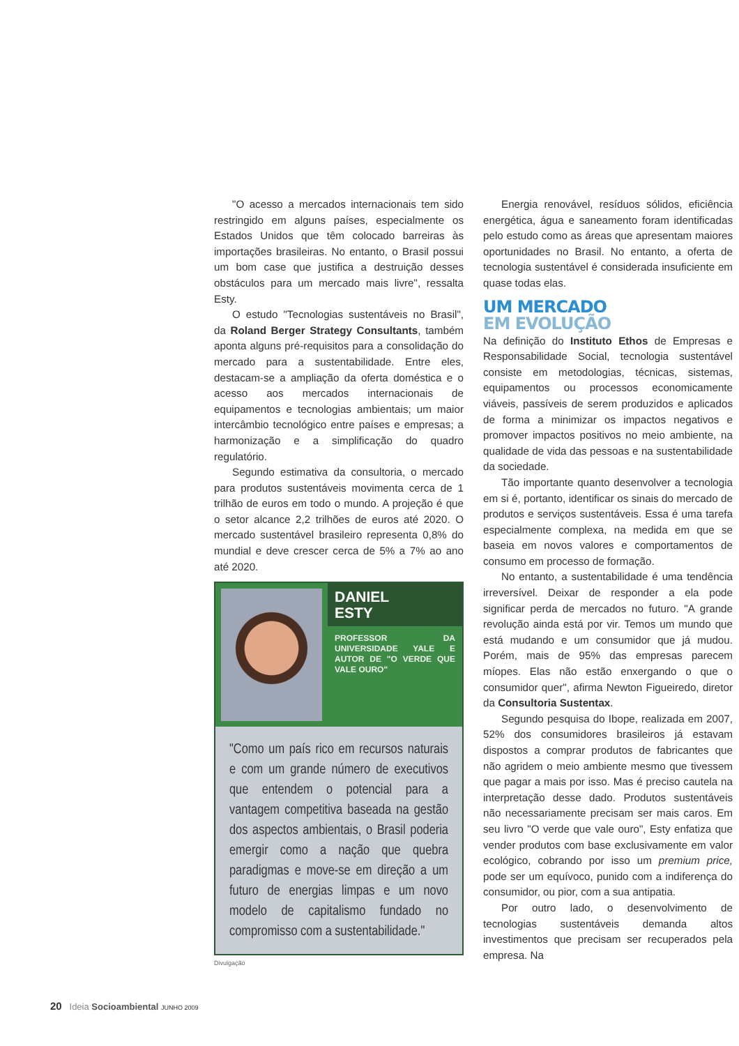"O acesso a mercados internacionais tem sido restringido em alguns países, especialmente os Estados Unidos que têm colocado barreiras às importações brasileiras. No entanto, o Brasil possui um bom case que justifica a destruição desses obstáculos para um mercado mais livre", ressalta Esty.
O estudo "Tecnologias sustentáveis no Brasil", da Roland Berger Strategy Consultants, também aponta alguns pré-requisitos para a consolidação do mercado para a sustentabilidade. Entre eles, destacam-se a ampliação da oferta doméstica e o acesso aos mercados internacionais de equipamentos e tecnologias ambientais; um maior intercâmbio tecnológico entre países e empresas; a harmonização e a simplificação do quadro regulatório.
Segundo estimativa da consultoria, o mercado para produtos sustentáveis movimenta cerca de 1 trilhão de euros em todo o mundo. A projeção é que o setor alcance 2,2 trilhões de euros até 2020. O mercado sustentável brasileiro representa 0,8% do mundial e deve crescer cerca de 5% a 7% ao ano até 2020.
DANIEL
ESTY
PROFESSOR DA UNIVERSIDADE YALE E AUTOR DE "O VERDE QUE VALE OURO"
"Como um país rico em recursos naturais e com um grande número de executivos que entendem o potencial para a vantagem competitiva baseada na gestão dos aspectos ambientais, o Brasil poderia emergir como a nação que quebra paradigmas e move-se em direção a um futuro de energias limpas e um novo modelo de capitalismo fundado no compromisso com a sustentabilidade."
Divulgação
Energia renovável, resíduos sólidos, eficiência energética, água e saneamento foram identificadas pelo estudo como as áreas que apresentam maiores oportunidades no Brasil. No entanto, a oferta de tecnologia sustentável é considerada insuficiente em quase todas elas.
UM MERCADO
EM EVOLUÇÃO
Na definição do Instituto Ethos de Empresas e Responsabilidade Social, tecnologia sustentável consiste em metodologias, técnicas, sistemas, equipamentos ou processos economicamente viáveis, passíveis de serem produzidos e aplicados de forma a minimizar os impactos negativos e promover impactos positivos no meio ambiente, na qualidade de vida das pessoas e na sustentabilidade da sociedade.
Tão importante quanto desenvolver a tecnologia em si é, portanto, identificar os sinais do mercado de produtos e serviços sustentáveis. Essa é uma tarefa especialmente complexa, na medida em que se baseia em novos valores e comportamentos de consumo em processo de formação.
No entanto, a sustentabilidade é uma tendência irreversível. Deixar de responder a ela pode significar perda de mercados no futuro. "A grande revolução ainda está por vir. Temos um mundo que está mudando e um consumidor que já mudou. Porém, mais de 95% das empresas parecem míopes. Elas não estão enxergando o que o consumidor quer", afirma Newton Figueiredo, diretor da Consultoria Sustentax.
Segundo pesquisa do Ibope, realizada em 2007, 52% dos consumidores brasileiros já estavam dispostos a comprar produtos de fabricantes que não agridem o meio ambiente mesmo que tivessem que pagar a mais por isso. Mas é preciso cautela na interpretação desse dado. Produtos sustentáveis não necessariamente precisam ser mais caros. Em seu livro "O verde que vale ouro", Esty enfatiza que vender produtos com base exclusivamente em valor ecológico, cobrando por isso um premium price, pode ser um equívoco, punido com a indiferença do consumidor, ou pior, com a sua antipatia.
Por outro lado, o desenvolvimento de tecnologias sustentáveis demanda altos investimentos que precisam ser recuperados pela empresa. Na
20 Ideia Socioambiental JUNHO 2009